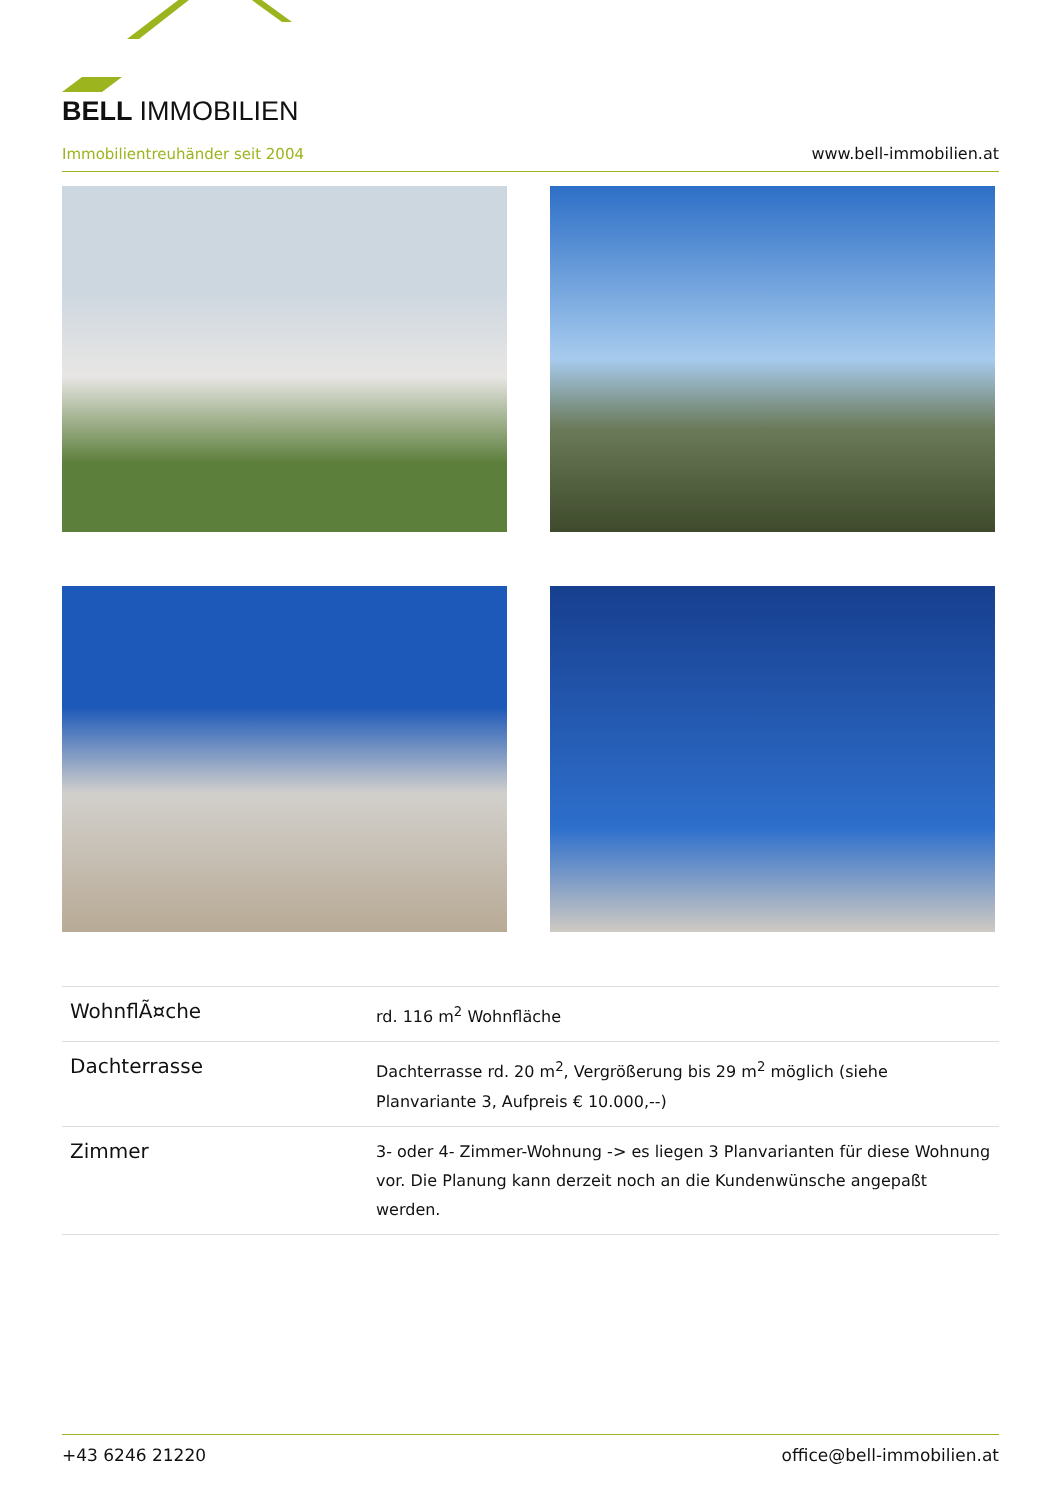BELL IMMOBILIEN
Immobilientreuhänder seit 2004
www.bell-immobilien.at
| WohnflÃ¤che | rd. 116 m<sup>2</sup> Wohnfläche |
| Dachterrasse | Dachterrasse rd. 20 m<sup>2</sup>, Vergrößerung bis 29 m<sup>2</sup> möglich (siehe Planvariante 3, Aufpreis € 10.000,--) |
| Zimmer | 3- oder 4- Zimmer-Wohnung -> es liegen 3 Planvarianten für diese Wohnung vor. Die Planung kann derzeit noch an die Kundenwünsche angepaßt werden. |
+43 6246 21220 office@bell-immobilien.at